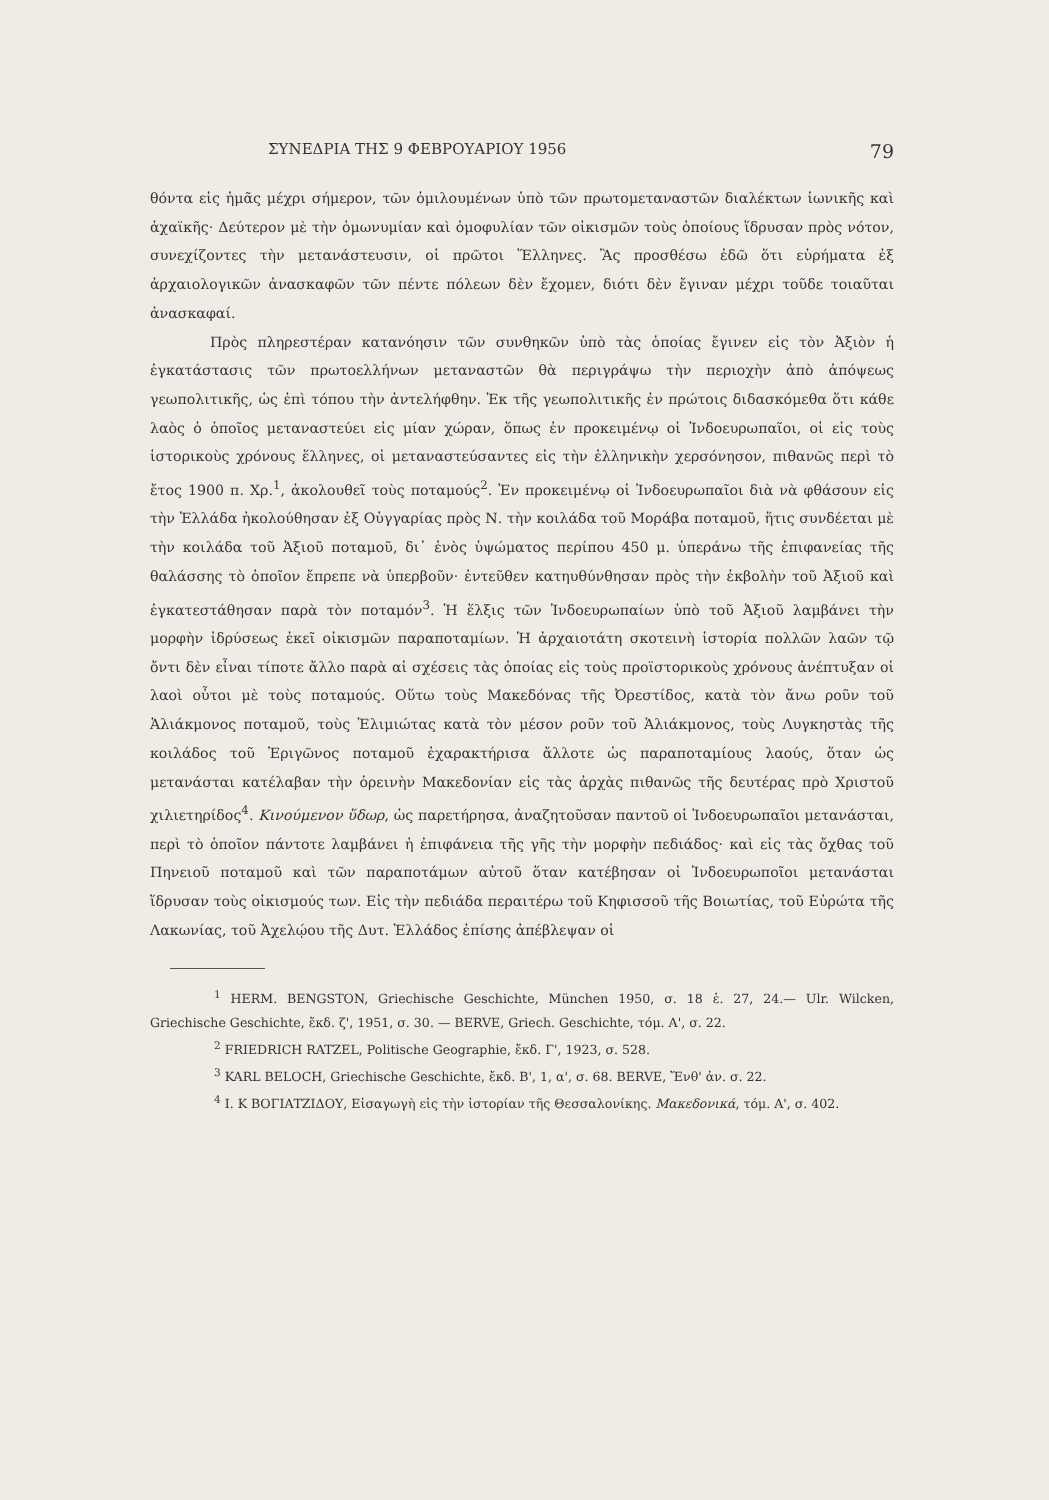ΣΥΝΕΔΡΙΑ ΤΗΣ 9 ΦΕΒΡΟΥΑΡΙΟΥ 1956 79
θόντα εἰς ἡμᾶς μέχρι σήμερον, τῶν ὁμιλουμένων ὑπὸ τῶν πρωτομεταναστῶν διαλέκτων ἰωνικῆς καὶ ἀχαϊκῆς· Δεύτερον μὲ τὴν ὁμωνυμίαν καὶ ὁμοφυλίαν τῶν οἰκισμῶν τοὺς ὁποίους ἵδρυσαν πρὸς νότον, συνεχίζοντες τὴν μετανάστευσιν, οἱ πρῶτοι Ἕλληνες. Ἂς προσθέσω ἐδῶ ὅτι εὑρήματα ἐξ ἀρχαιολογικῶν ἀνασκαφῶν τῶν πέντε πόλεων δὲν ἔχομεν, διότι δὲν ἔγιναν μέχρι τοῦδε τοιαῦται ἀνασκαφαί.
Πρὸς πληρεστέραν κατανόησιν τῶν συνθηκῶν ὑπὸ τὰς ὁποίας ἔγινεν εἰς τὸν Ἀξιὸν ἡ ἐγκατάστασις τῶν πρωτοελλήνων μεταναστῶν θὰ περιγράψω τὴν περιοχὴν ἀπὸ ἀπόψεως γεωπολιτικῆς, ὡς ἐπὶ τόπου τὴν ἀντελήφθην. Ἐκ τῆς γεωπολιτικῆς ἐν πρώτοις διδασκόμεθα ὅτι κάθε λαὸς ὁ ὁποῖος μεταναστεύει εἰς μίαν χώραν, ὅπως ἐν προκειμένῳ οἱ Ἰνδοευρωπαῖοι, οἱ εἰς τοὺς ἱστορικοὺς χρόνους ἕλληνες, οἱ μεταναστεύσαντες εἰς τὴν ἑλληνικὴν χερσόνησον, πιθανῶς περὶ τὸ ἔτος 1900 π. Χρ.<sup>1</sup>, ἀκολουθεῖ τοὺς ποταμούς<sup>2</sup>. Ἐν προκειμένῳ οἱ Ἰνδοευρωπαῖοι διὰ νὰ φθάσουν εἰς τὴν Ἑλλάδα ἠκολούθησαν ἐξ Οὑγγαρίας πρὸς Ν. τὴν κοιλάδα τοῦ Μοράβα ποταμοῦ, ἥτις συνδέεται μὲ τὴν κοιλάδα τοῦ Ἀξιοῦ ποταμοῦ, δι᾿ ἑνὸς ὑψώματος περίπου 450 μ. ὑπεράνω τῆς ἐπιφανείας τῆς θαλάσσης τὸ ὁποῖον ἔπρεπε νὰ ὑπερβοῦν· ἐντεῦθεν κατηυθύνθησαν πρὸς τὴν ἐκβολὴν τοῦ Ἀξιοῦ καὶ ἐγκατεστάθησαν παρὰ τὸν ποταμόν<sup>3</sup>. Ἡ ἕλξις τῶν Ἰνδοευρωπαίων ὑπὸ τοῦ Ἀξιοῦ λαμβάνει τὴν μορφὴν ἱδρύσεως ἐκεῖ οἰκισμῶν παραποταμίων. Ἡ ἀρχαιοτάτη σκοτεινὴ ἱστορία πολλῶν λαῶν τῷ ὄντι δὲν εἶναι τίποτε ἄλλο παρὰ αἱ σχέσεις τὰς ὁποίας εἰς τοὺς προϊστορικοὺς χρόνους ἀνέπτυξαν οἱ λαοὶ οὗτοι μὲ τοὺς ποταμούς. Οὕτω τοὺς Μακεδόνας τῆς Ὀρεστίδος, κατὰ τὸν ἄνω ροῦν τοῦ Ἁλιάκμονος ποταμοῦ, τοὺς Ἐλιμιώτας κατὰ τὸν μέσον ροῦν τοῦ Ἁλιάκμονος, τοὺς Λυγκηστὰς τῆς κοιλάδος τοῦ Ἐριγῶνος ποταμοῦ ἐχαρακτήρισα ἄλλοτε ὡς παραποταμίους λαούς, ὅταν ὡς μετανάσται κατέλαβαν τὴν ὀρεινὴν Μακεδονίαν εἰς τὰς ἀρχὰς πιθανῶς τῆς δευτέρας πρὸ Χριστοῦ χιλιετηρίδος<sup>4</sup>. Κινούμενον ὕδωρ, ὡς παρετήρησα, ἀναζητοῦσαν παντοῦ οἱ Ἰνδοευρωπαῖοι μετανάσται, περὶ τὸ ὁποῖον πάντοτε λαμβάνει ἡ ἐπιφάνεια τῆς γῆς τὴν μορφὴν πεδιάδος· καὶ εἰς τὰς ὄχθας τοῦ Πηνειοῦ ποταμοῦ καὶ τῶν παραποτάμων αὐτοῦ ὅταν κατέβησαν οἱ Ἰνδοευρωποῖοι μετανάσται ἵδρυσαν τοὺς οἰκισμούς των. Εἰς τὴν πεδιάδα περαιτέρω τοῦ Κηφισσοῦ τῆς Βοιωτίας, τοῦ Εὐρώτα τῆς Λακωνίας, τοῦ Ἀχελῴου τῆς Δυτ. Ἑλλάδος ἐπίσης ἀπέβλεψαν οἱ
<sup>1</sup> HERM. BENGSTON, Griechische Geschichte, München 1950, σ. 18 ἑ. 27, 24.— Ulr. Wilcken, Griechische Geschichte, ἔκδ. ζ', 1951, σ. 30. — BERVE, Griech. Geschichte, τόμ. Α', σ. 22.
<sup>2</sup> FRIEDRICH RATZEL, Politische Geographie, ἔκδ. Γ', 1923, σ. 528.
<sup>3</sup> KARL BELOCH, Griechische Geschichte, ἔκδ. Β', 1, α', σ. 68. BERVE, Ἔνθ' ἀν. σ. 22.
<sup>4</sup> Ι. Κ ΒΟΓΙΑΤΖΙΔΟΥ, Εἰσαγωγὴ εἰς τὴν ἱστορίαν τῆς Θεσσαλονίκης. Μακεδονικά, τόμ. Α', σ. 402.